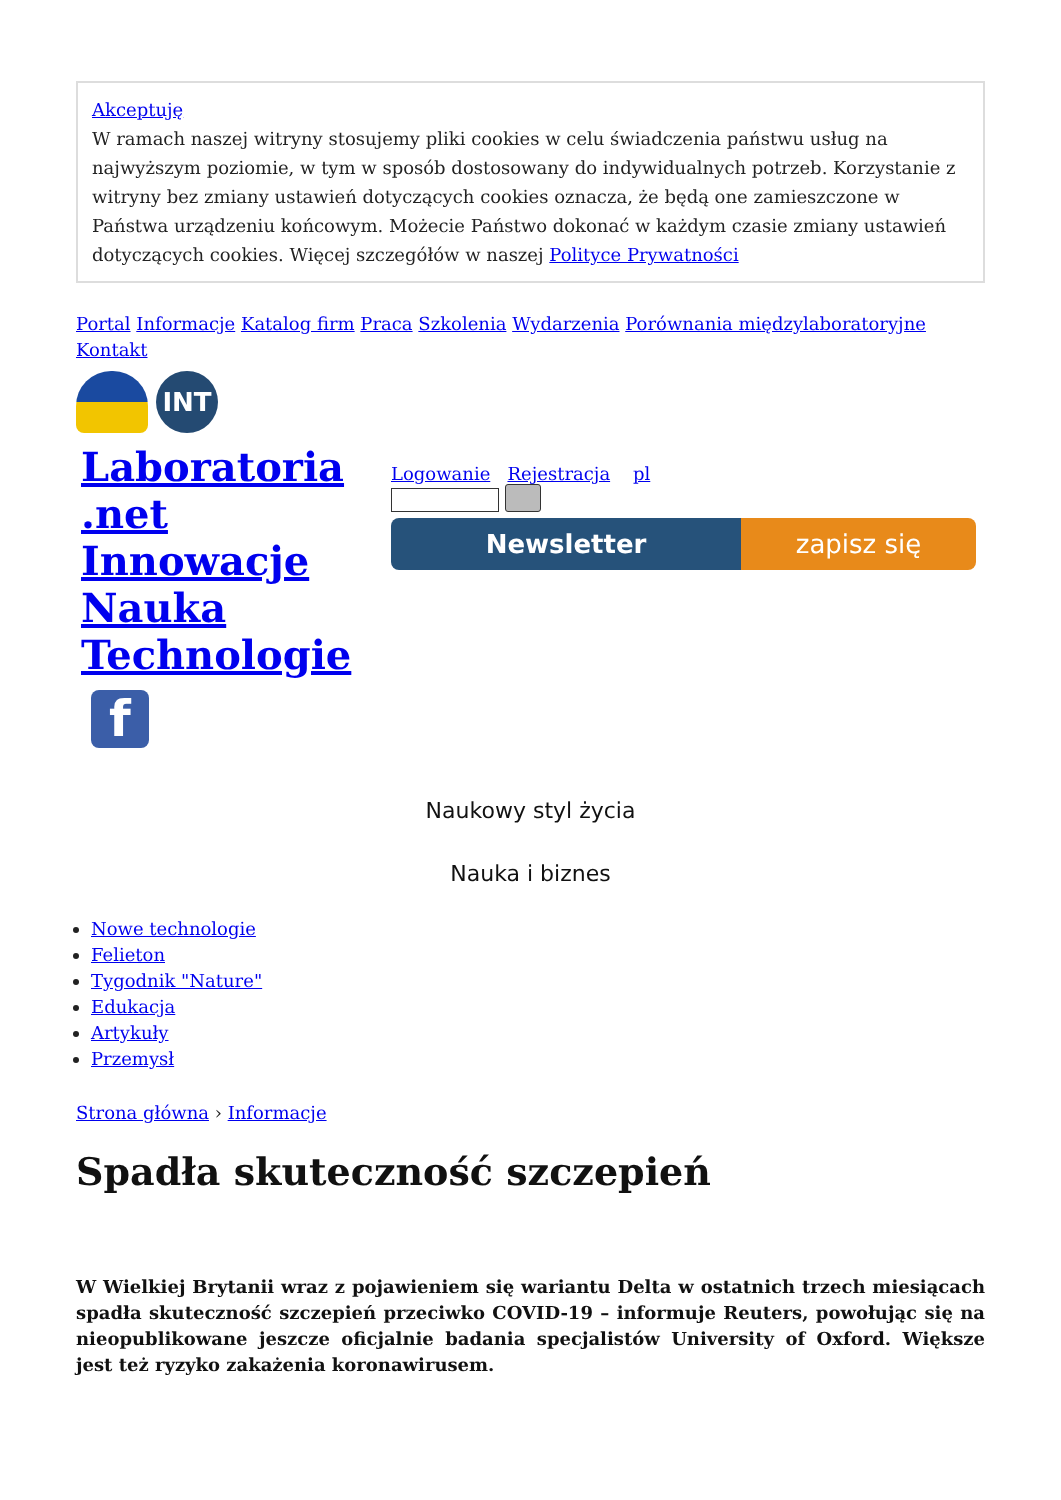Akceptuję
W ramach naszej witryny stosujemy pliki cookies w celu świadczenia państwu usług na najwyższym poziomie, w tym w sposób dostosowany do indywidualnych potrzeb. Korzystanie z witryny bez zmiany ustawień dotyczących cookies oznacza, że będą one zamieszczone w Państwa urządzeniu końcowym. Możecie Państwo dokonać w każdym czasie zmiany ustawień dotyczących cookies. Więcej szczegółów w naszej Polityce Prywatności
Portal Informacje Katalog firm Praca Szkolenia Wydarzenia Porównania międzylaboratoryjne Kontakt
INT
Laboratoria
.net
Innowacje
Nauka
Technologie
f
Logowanie Rejestracja pl
Newsletter zapisz się
Naukowy styl życia
Nauka i biznes
Nowe technologie
Felieton
Tygodnik "Nature"
Edukacja
Artykuły
Przemysł
Strona główna › Informacje
Spadła skuteczność szczepień
W Wielkiej Brytanii wraz z pojawieniem się wariantu Delta w ostatnich trzech miesiącach spadła skuteczność szczepień przeciwko COVID-19 – informuje Reuters, powołując się na nieopublikowane jeszcze oficjalnie badania specjalistów University of Oxford. Większe jest też ryzyko zakażenia koronawirusem.